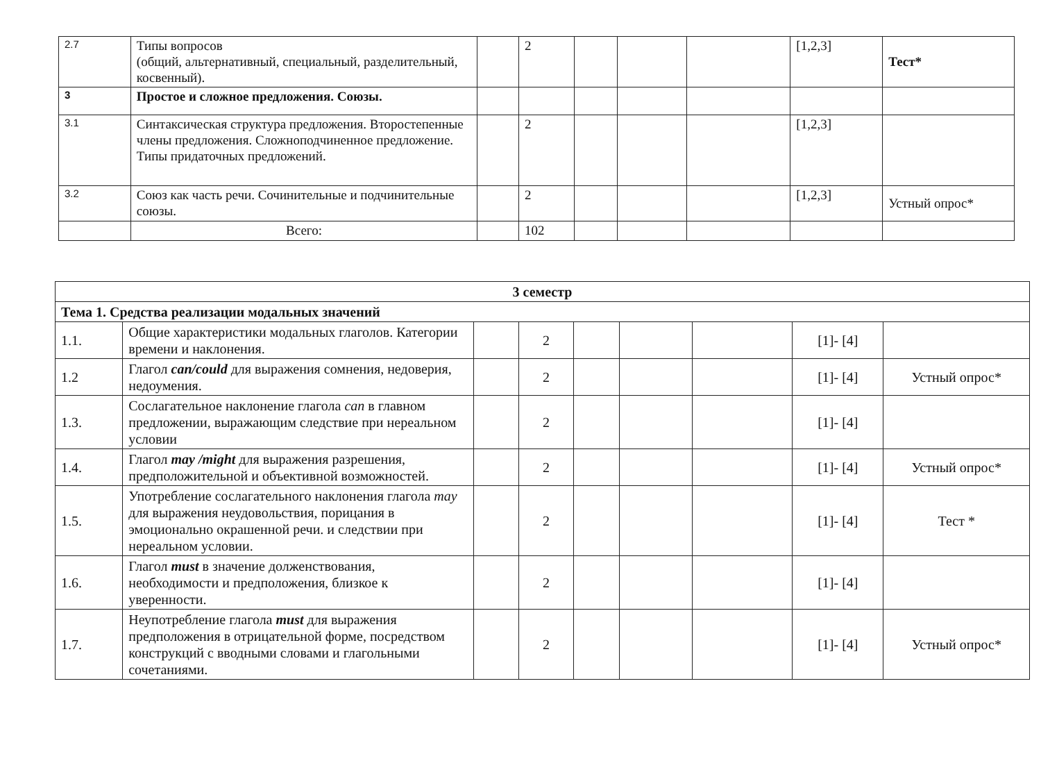| 2.7 | Типы вопросов (общий, альтернативный, специальный, разделительный, косвенный). | | 2 | | | | [1,2,3] | Тест* |
| 3 | Простое и сложное предложения. Союзы. | | | | | | | |
| 3.1 | Синтаксическая структура предложения. Второстепенные члены предложения. Сложноподчиненное предложение. Типы придаточных предложений. | | 2 | | | | [1,2,3] | |
| 3.2 | Союз как часть речи. Сочинительные и подчинительные союзы. | | 2 | | | | [1,2,3] | Устный опрос* |
| | Всего: | | 102 | | | | | |
| 3 семестр | | | | | | | | |
| Тема 1. Средства реализации модальных значений | | | | | | | | |
| 1.1. | Общие характеристики модальных глаголов. Категории времени и наклонения. | | 2 | | | | [1]- [4] | |
| 1.2 | Глагол can/could для выражения сомнения, недоверия, недоумения. | | 2 | | | | [1]- [4] | Устный опрос* |
| 1.3. | Сослагательное наклонение глагола can в главном предложении, выражающим следствие при нереальном условии | | 2 | | | | [1]- [4] | |
| 1.4. | Глагол may /might для выражения разрешения, предположительной и объективной возможностей. | | 2 | | | | [1]- [4] | Устный опрос* |
| 1.5. | Употребление сослагательного наклонения глагола may для выражения неудовольствия, порицания в эмоционально окрашенной речи. и следствии при нереальном условии. | | 2 | | | | [1]- [4] | Тест * |
| 1.6. | Глагол must в значение долженствования, необходимости и предположения, близкое к уверенности. | | 2 | | | | [1]- [4] | |
| 1.7. | Неупотребление глагола must для выражения предположения в отрицательной форме, посредством конструкций с вводными словами и глагольными сочетаниями. | | 2 | | | | [1]- [4] | Устный опрос* |